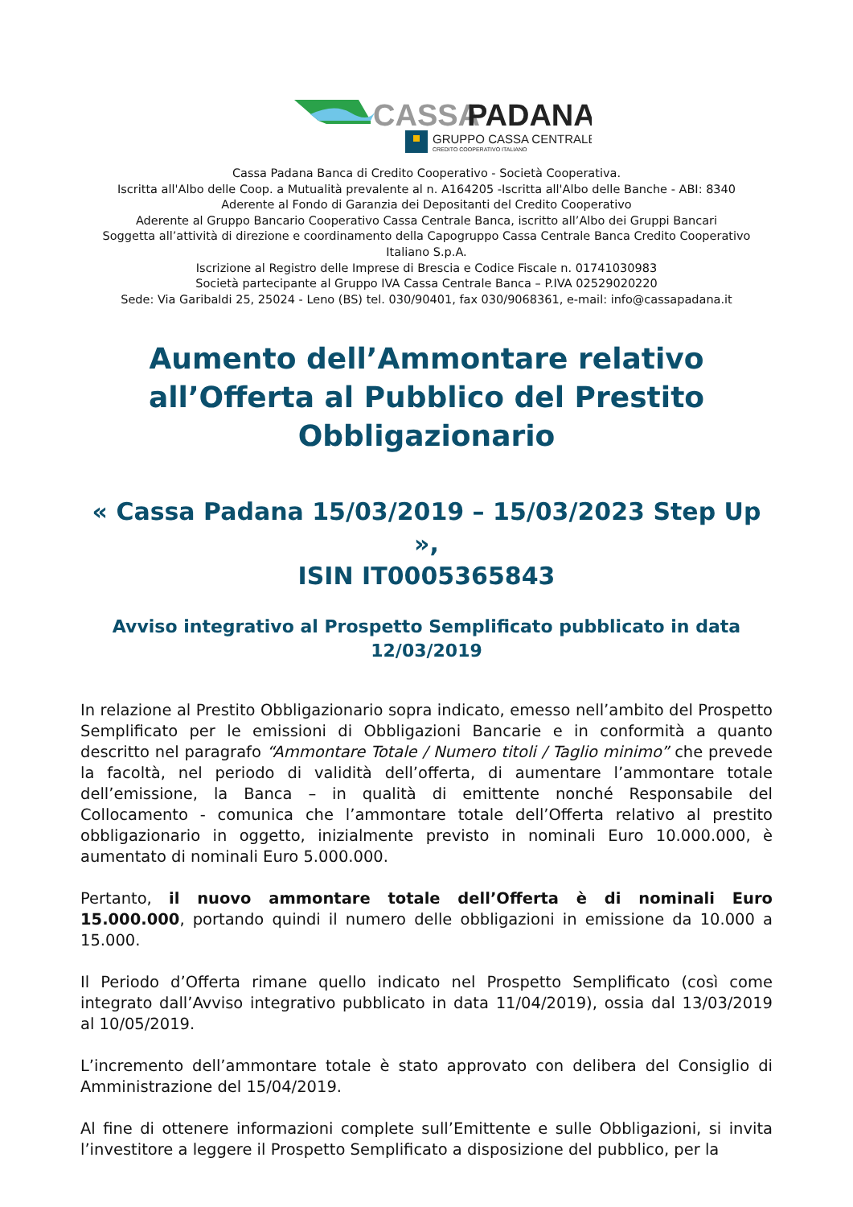CASSA
PADANA
GRUPPO CASSA CENTRALE
CREDITO COOPERATIVO ITALIANO
Cassa Padana Banca di Credito Cooperativo - Società Cooperativa.
Iscritta all'Albo delle Coop. a Mutualità prevalente al n. A164205 -Iscritta all'Albo delle Banche - ABI: 8340
Aderente al Fondo di Garanzia dei Depositanti del Credito Cooperativo
Aderente al Gruppo Bancario Cooperativo Cassa Centrale Banca, iscritto all’Albo dei Gruppi Bancari
Soggetta all’attività di direzione e coordinamento della Capogruppo Cassa Centrale Banca Credito Cooperativo Italiano S.p.A.
Iscrizione al Registro delle Imprese di Brescia e Codice Fiscale n. 01741030983
Società partecipante al Gruppo IVA Cassa Centrale Banca – P.IVA 02529020220
Sede: Via Garibaldi 25, 25024 - Leno (BS) tel. 030/90401, fax 030/9068361, e-mail: info@cassapadana.it
Aumento dell’Ammontare relativo all’Offerta al Pubblico del Prestito Obbligazionario
« Cassa Padana 15/03/2019 – 15/03/2023 Step Up »,
ISIN IT0005365843
Avviso integrativo al Prospetto Semplificato pubblicato in data 12/03/2019
In relazione al Prestito Obbligazionario sopra indicato, emesso nell’ambito del Prospetto Semplificato per le emissioni di Obbligazioni Bancarie e in conformità a quanto descritto nel paragrafo “Ammontare Totale / Numero titoli / Taglio minimo” che prevede la facoltà, nel periodo di validità dell’offerta, di aumentare l’ammontare totale dell’emissione, la Banca – in qualità di emittente nonché Responsabile del Collocamento - comunica che l’ammontare totale dell’Offerta relativo al prestito obbligazionario in oggetto, inizialmente previsto in nominali Euro 10.000.000, è aumentato di nominali Euro 5.000.000.
Pertanto, il nuovo ammontare totale dell’Offerta è di nominali Euro 15.000.000, portando quindi il numero delle obbligazioni in emissione da 10.000 a 15.000.
Il Periodo d’Offerta rimane quello indicato nel Prospetto Semplificato (così come integrato dall’Avviso integrativo pubblicato in data 11/04/2019), ossia dal 13/03/2019 al 10/05/2019.
L’incremento dell’ammontare totale è stato approvato con delibera del Consiglio di Amministrazione del 15/04/2019.
Al fine di ottenere informazioni complete sull’Emittente e sulle Obbligazioni, si invita l’investitore a leggere il Prospetto Semplificato a disposizione del pubblico, per la